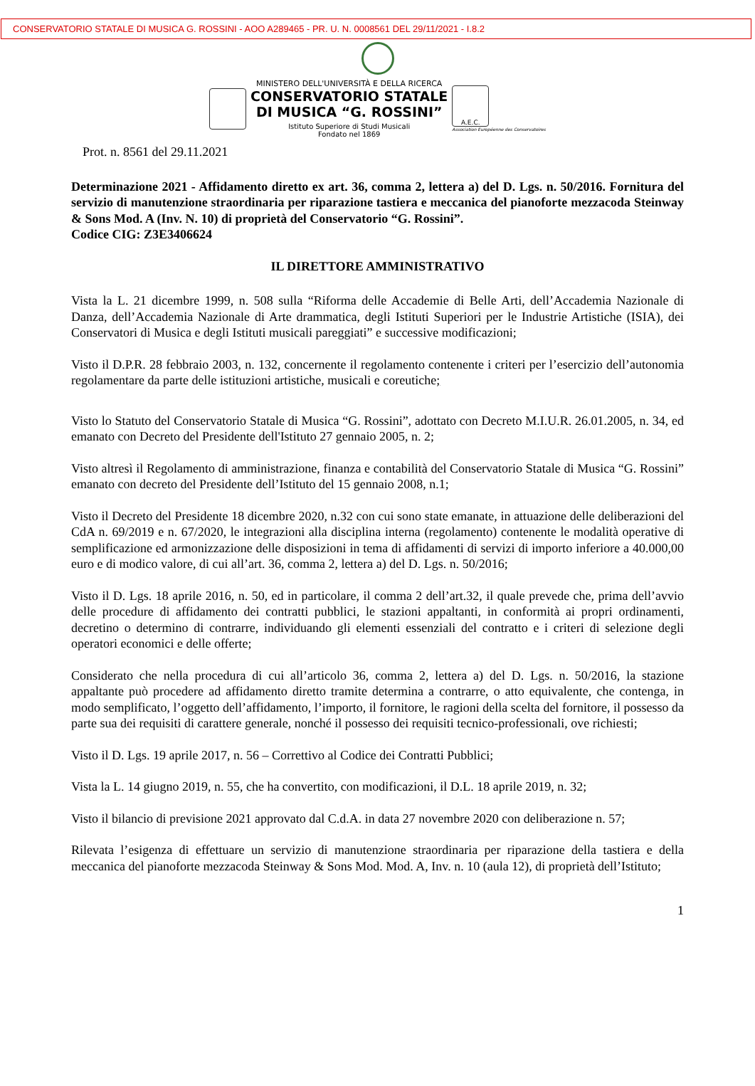CONSERVATORIO STATALE DI MUSICA G. ROSSINI - AOO A289465 - PR. U. N. 0008561 DEL 29/11/2021 - I.8.2
MINISTERO DELL'UNIVERSITÀ E DELLA RICERCA
CONSERVATORIO STATALE
DI MUSICA “G. ROSSINI”
Istituto Superiore di Studi Musicali
Fondato nel 1869
A.E.C.
Association Européenne des Conservatoires
Prot. n. 8561 del 29.11.2021
Determinazione 2021 - Affidamento diretto ex art. 36, comma 2, lettera a) del D. Lgs. n. 50/2016. Fornitura del servizio di manutenzione straordinaria per riparazione tastiera e meccanica del pianoforte mezzacoda Steinway & Sons Mod. A (Inv. N. 10) di proprietà del Conservatorio “G. Rossini”.
Codice CIG: Z3E3406624
IL DIRETTORE AMMINISTRATIVO
Vista la L. 21 dicembre 1999, n. 508 sulla “Riforma delle Accademie di Belle Arti, dell’Accademia Nazionale di Danza, dell’Accademia Nazionale di Arte drammatica, degli Istituti Superiori per le Industrie Artistiche (ISIA), dei Conservatori di Musica e degli Istituti musicali pareggiati” e successive modificazioni;
Visto il D.P.R. 28 febbraio 2003, n. 132, concernente il regolamento contenente i criteri per l’esercizio dell’autonomia regolamentare da parte delle istituzioni artistiche, musicali e coreutiche;
Visto lo Statuto del Conservatorio Statale di Musica “G. Rossini”, adottato con Decreto M.I.U.R. 26.01.2005, n. 34, ed emanato con Decreto del Presidente dell'Istituto 27 gennaio 2005, n. 2;
Visto altresì il Regolamento di amministrazione, finanza e contabilità del Conservatorio Statale di Musica “G. Rossini” emanato con decreto del Presidente dell’Istituto del 15 gennaio 2008, n.1;
Visto il Decreto del Presidente 18 dicembre 2020, n.32 con cui sono state emanate, in attuazione delle deliberazioni del CdA n. 69/2019 e n. 67/2020, le integrazioni alla disciplina interna (regolamento) contenente le modalità operative di semplificazione ed armonizzazione delle disposizioni in tema di affidamenti di servizi di importo inferiore a 40.000,00 euro e di modico valore, di cui all’art. 36, comma 2, lettera a) del D. Lgs. n. 50/2016;
Visto il D. Lgs. 18 aprile 2016, n. 50, ed in particolare, il comma 2 dell’art.32, il quale prevede che, prima dell’avvio delle procedure di affidamento dei contratti pubblici, le stazioni appaltanti, in conformità ai propri ordinamenti, decretino o determino di contrarre, individuando gli elementi essenziali del contratto e i criteri di selezione degli operatori economici e delle offerte;
Considerato che nella procedura di cui all’articolo 36, comma 2, lettera a) del D. Lgs. n. 50/2016, la stazione appaltante può procedere ad affidamento diretto tramite determina a contrarre, o atto equivalente, che contenga, in modo semplificato, l’oggetto dell’affidamento, l’importo, il fornitore, le ragioni della scelta del fornitore, il possesso da parte sua dei requisiti di carattere generale, nonché il possesso dei requisiti tecnico-professionali, ove richiesti;
Visto il D. Lgs. 19 aprile 2017, n. 56 – Correttivo al Codice dei Contratti Pubblici;
Vista la L. 14 giugno 2019, n. 55, che ha convertito, con modificazioni, il D.L. 18 aprile 2019, n. 32;
Visto il bilancio di previsione 2021 approvato dal C.d.A. in data 27 novembre 2020 con deliberazione n. 57;
Rilevata l’esigenza di effettuare un servizio di manutenzione straordinaria per riparazione della tastiera e della meccanica del pianoforte mezzacoda Steinway & Sons Mod. Mod. A, Inv. n. 10 (aula 12), di proprietà dell’Istituto;
1